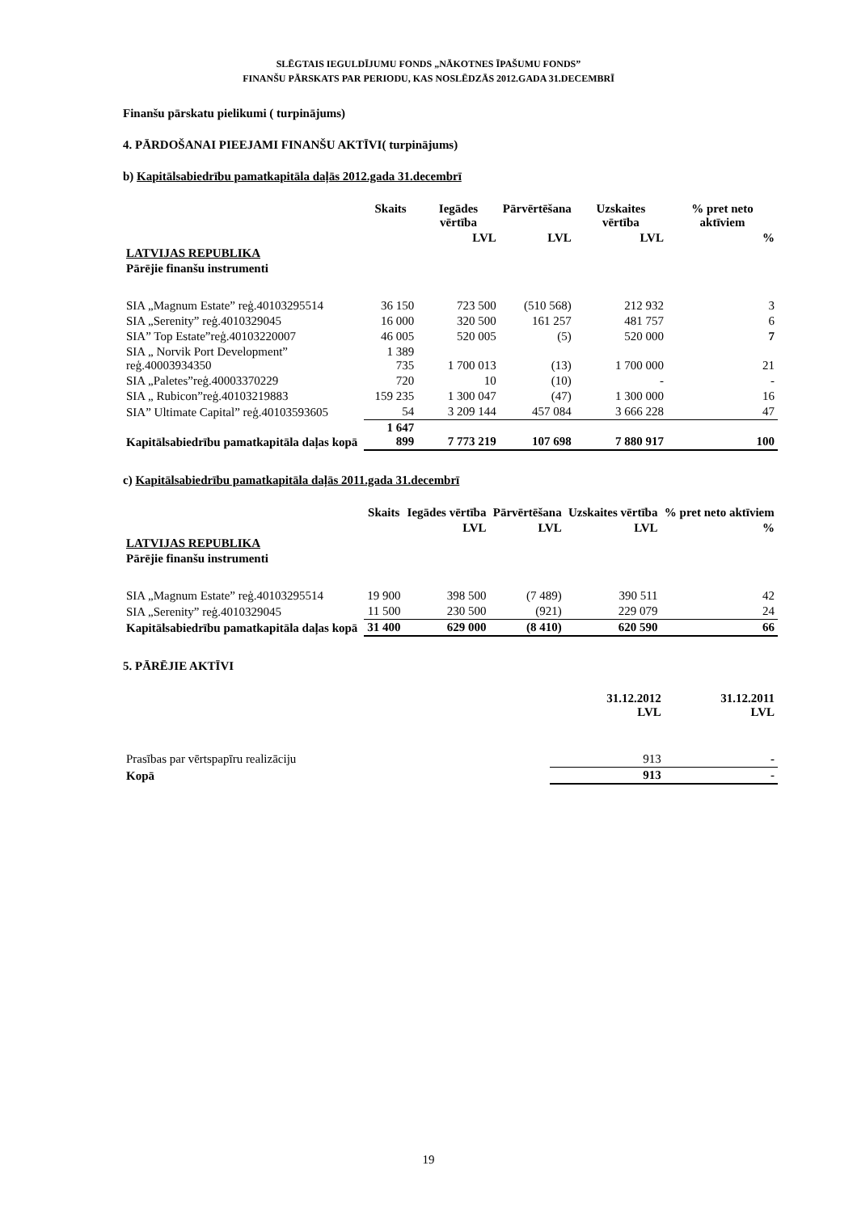SLĒGTAIS IEGULDĪJUMU FONDS „NĀKOTNES ĪPAŠUMU FONDS”
FINANŠU PĀRSKATS PAR PERIODU, KAS NOSLĒDZĀS 2012.GADA 31.DECEMBRĪ
Finanšu pārskatu pielikumi ( turpinājums)
4. PĀRDOŠANAI PIEEJAMI FINANŠU AKTĪVI( turpinājums)
b) Kapitālsabiedrību pamatkapitāla daļās 2012.gada 31.decembrī
| | Skaits | Iegādes vērtība | Pārvērtēšana | Uzskaites vērtība | % pret neto aktīviem |
| --- | --- | --- | --- | --- | --- |
| | | LVL | LVL | LVL | % |
| LATVIJAS REPUBLIKA | | | | | |
| Pārējie finanšu instrumenti | | | | | |
| SIA „Magnum Estate” reģ.40103295514 | 36 150 | 723 500 | (510 568) | 212 932 | 3 |
| SIA „Serenity” reģ.4010329045 | 16 000 | 320 500 | 161 257 | 481 757 | 6 |
| SIA” Top Estate”reģ.40103220007 | 46 005 | 520 005 | (5) | 520 000 | 7 |
| SIA „ Norvik Port Development” reģ.40003934350 | 1 389 735 | 1 700 013 | (13) | 1 700 000 | 21 |
| SIA „Paletes”reģ.40003370229 | 720 | 10 | (10) | - | - |
| SIA „ Rubicon”reģ.40103219883 | 159 235 | 1 300 047 | (47) | 1 300 000 | 16 |
| SIA” Ultimate Capital” reģ.40103593605 | 54 | 3 209 144 | 457 084 | 3 666 228 | 47 |
| Kapitālsabiedrību pamatkapitāla daļas kopā | 1 647 899 | 7 773 219 | 107 698 | 7 880 917 | 100 |
c) Kapitālsabiedrību pamatkapitāla daļās 2011.gada 31.decembrī
| | Skaits | Iegādes vērtība | Pārvērtēšana | Uzskaites vērtība | % pret neto aktīviem |
| --- | --- | --- | --- | --- | --- |
| | | LVL | LVL | LVL | % |
| LATVIJAS REPUBLIKA | | | | | |
| Pārējie finanšu instrumenti | | | | | |
| SIA „Magnum Estate” reģ.40103295514 | 19 900 | 398 500 | (7 489) | 390 511 | 42 |
| SIA „Serenity” reģ.4010329045 | 11 500 | 230 500 | (921) | 229 079 | 24 |
| Kapitālsabiedrību pamatkapitāla daļas kopā | 31 400 | 629 000 | (8 410) | 620 590 | 66 |
5. PĀRĒJIE AKTĪVI
| | 31.12.2012 LVL | 31.12.2011 LVL |
| Prasības par vērtspapīru realizāciju | 913 | - |
| Kopā | 913 | - |
19